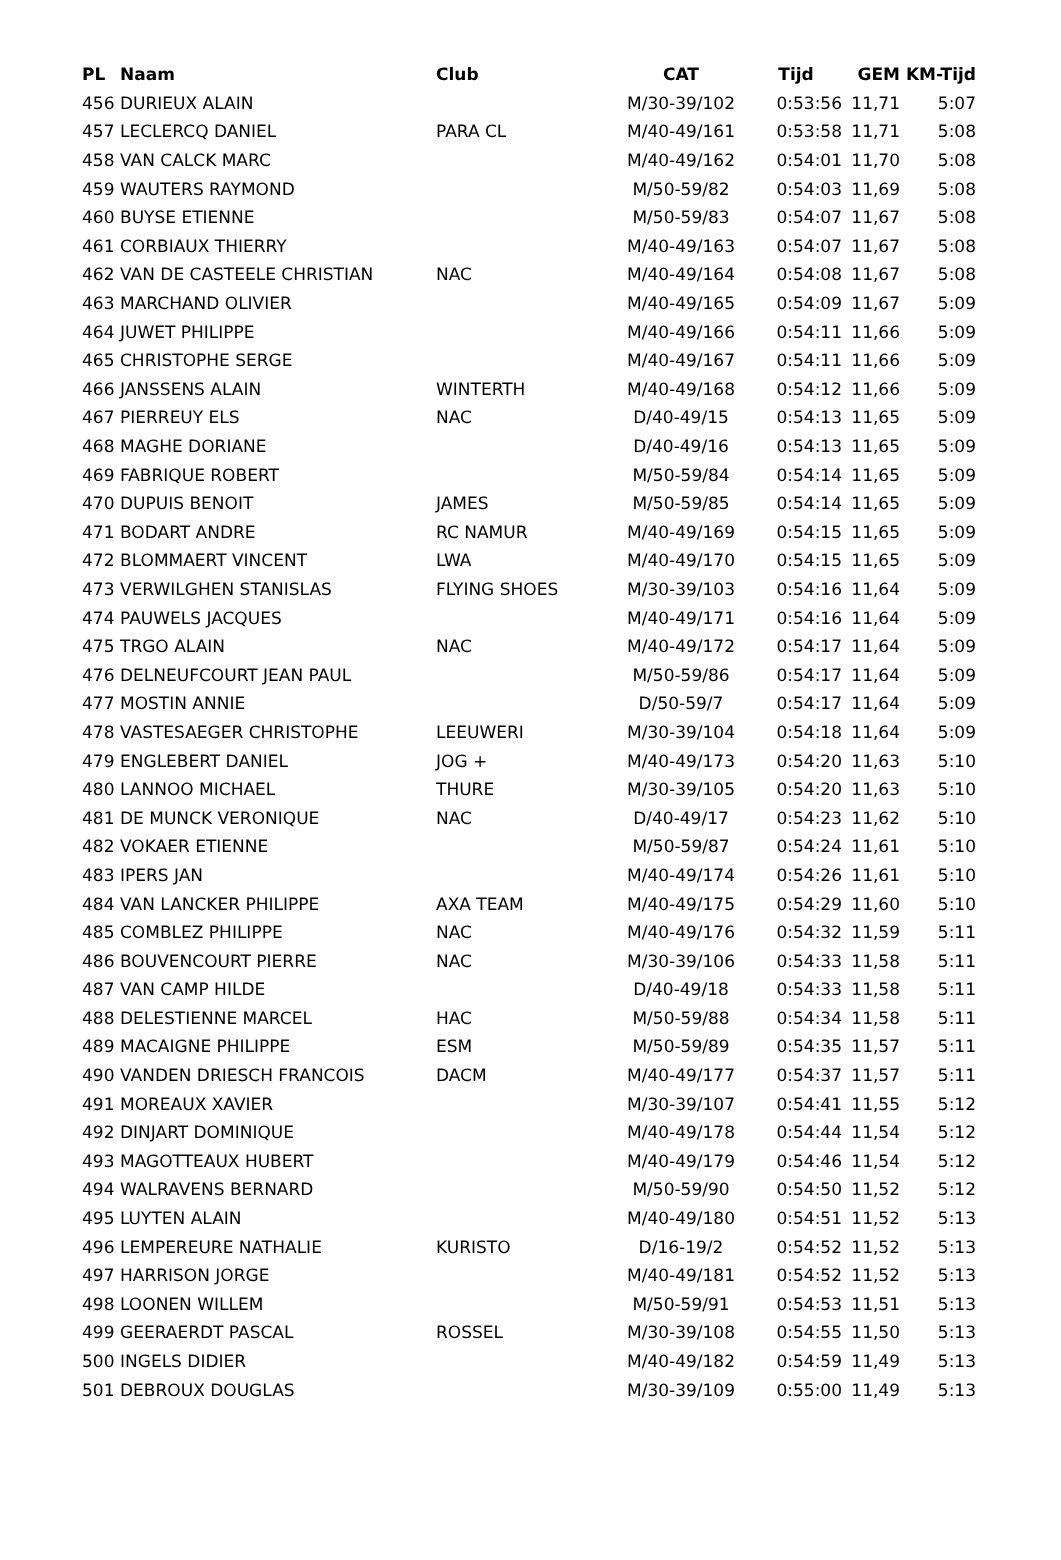| PL | Naam | Club | CAT | Tijd | GEM | KM-Tijd |
| --- | --- | --- | --- | --- | --- | --- |
| 456 | DURIEUX ALAIN | | M/30-39/102 | 0:53:56 | 11,71 | 5:07 |
| 457 | LECLERCQ DANIEL | PARA CL | M/40-49/161 | 0:53:58 | 11,71 | 5:08 |
| 458 | VAN CALCK MARC | | M/40-49/162 | 0:54:01 | 11,70 | 5:08 |
| 459 | WAUTERS RAYMOND | | M/50-59/82 | 0:54:03 | 11,69 | 5:08 |
| 460 | BUYSE ETIENNE | | M/50-59/83 | 0:54:07 | 11,67 | 5:08 |
| 461 | CORBIAUX THIERRY | | M/40-49/163 | 0:54:07 | 11,67 | 5:08 |
| 462 | VAN DE CASTEELE CHRISTIAN | NAC | M/40-49/164 | 0:54:08 | 11,67 | 5:08 |
| 463 | MARCHAND OLIVIER | | M/40-49/165 | 0:54:09 | 11,67 | 5:09 |
| 464 | JUWET PHILIPPE | | M/40-49/166 | 0:54:11 | 11,66 | 5:09 |
| 465 | CHRISTOPHE SERGE | | M/40-49/167 | 0:54:11 | 11,66 | 5:09 |
| 466 | JANSSENS ALAIN | WINTERTH | M/40-49/168 | 0:54:12 | 11,66 | 5:09 |
| 467 | PIERREUY ELS | NAC | D/40-49/15 | 0:54:13 | 11,65 | 5:09 |
| 468 | MAGHE DORIANE | | D/40-49/16 | 0:54:13 | 11,65 | 5:09 |
| 469 | FABRIQUE ROBERT | | M/50-59/84 | 0:54:14 | 11,65 | 5:09 |
| 470 | DUPUIS BENOIT | JAMES | M/50-59/85 | 0:54:14 | 11,65 | 5:09 |
| 471 | BODART ANDRE | RC NAMUR | M/40-49/169 | 0:54:15 | 11,65 | 5:09 |
| 472 | BLOMMAERT VINCENT | LWA | M/40-49/170 | 0:54:15 | 11,65 | 5:09 |
| 473 | VERWILGHEN STANISLAS | FLYING SHOES | M/30-39/103 | 0:54:16 | 11,64 | 5:09 |
| 474 | PAUWELS JACQUES | | M/40-49/171 | 0:54:16 | 11,64 | 5:09 |
| 475 | TRGO ALAIN | NAC | M/40-49/172 | 0:54:17 | 11,64 | 5:09 |
| 476 | DELNEUFCOURT JEAN PAUL | | M/50-59/86 | 0:54:17 | 11,64 | 5:09 |
| 477 | MOSTIN ANNIE | | D/50-59/7 | 0:54:17 | 11,64 | 5:09 |
| 478 | VASTESAEGER CHRISTOPHE | LEEUWERI | M/30-39/104 | 0:54:18 | 11,64 | 5:09 |
| 479 | ENGLEBERT DANIEL | JOG + | M/40-49/173 | 0:54:20 | 11,63 | 5:10 |
| 480 | LANNOO MICHAEL | THURE | M/30-39/105 | 0:54:20 | 11,63 | 5:10 |
| 481 | DE MUNCK VERONIQUE | NAC | D/40-49/17 | 0:54:23 | 11,62 | 5:10 |
| 482 | VOKAER ETIENNE | | M/50-59/87 | 0:54:24 | 11,61 | 5:10 |
| 483 | IPERS JAN | | M/40-49/174 | 0:54:26 | 11,61 | 5:10 |
| 484 | VAN LANCKER PHILIPPE | AXA TEAM | M/40-49/175 | 0:54:29 | 11,60 | 5:10 |
| 485 | COMBLEZ PHILIPPE | NAC | M/40-49/176 | 0:54:32 | 11,59 | 5:11 |
| 486 | BOUVENCOURT PIERRE | NAC | M/30-39/106 | 0:54:33 | 11,58 | 5:11 |
| 487 | VAN CAMP HILDE | | D/40-49/18 | 0:54:33 | 11,58 | 5:11 |
| 488 | DELESTIENNE MARCEL | HAC | M/50-59/88 | 0:54:34 | 11,58 | 5:11 |
| 489 | MACAIGNE PHILIPPE | ESM | M/50-59/89 | 0:54:35 | 11,57 | 5:11 |
| 490 | VANDEN DRIESCH FRANCOIS | DACM | M/40-49/177 | 0:54:37 | 11,57 | 5:11 |
| 491 | MOREAUX XAVIER | | M/30-39/107 | 0:54:41 | 11,55 | 5:12 |
| 492 | DINJART DOMINIQUE | | M/40-49/178 | 0:54:44 | 11,54 | 5:12 |
| 493 | MAGOTTEAUX HUBERT | | M/40-49/179 | 0:54:46 | 11,54 | 5:12 |
| 494 | WALRAVENS BERNARD | | M/50-59/90 | 0:54:50 | 11,52 | 5:12 |
| 495 | LUYTEN ALAIN | | M/40-49/180 | 0:54:51 | 11,52 | 5:13 |
| 496 | LEMPEREURE NATHALIE | KURISTO | D/16-19/2 | 0:54:52 | 11,52 | 5:13 |
| 497 | HARRISON JORGE | | M/40-49/181 | 0:54:52 | 11,52 | 5:13 |
| 498 | LOONEN WILLEM | | M/50-59/91 | 0:54:53 | 11,51 | 5:13 |
| 499 | GEERAERDT PASCAL | ROSSEL | M/30-39/108 | 0:54:55 | 11,50 | 5:13 |
| 500 | INGELS DIDIER | | M/40-49/182 | 0:54:59 | 11,49 | 5:13 |
| 501 | DEBROUX DOUGLAS | | M/30-39/109 | 0:55:00 | 11,49 | 5:13 |